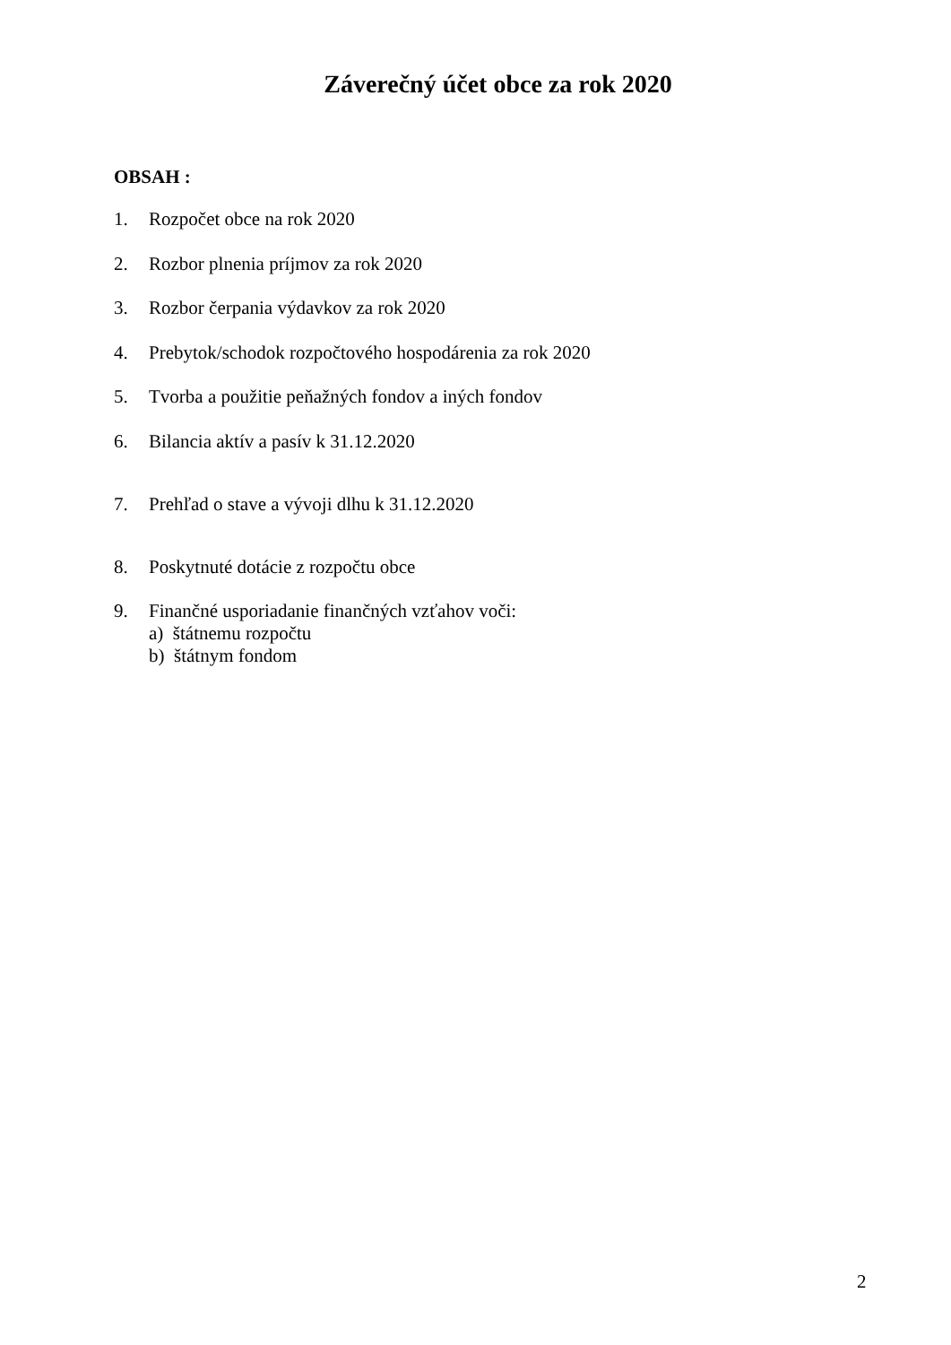Záverečný účet obce za rok 2020
OBSAH :
1. Rozpočet obce na rok 2020
2. Rozbor plnenia príjmov za rok 2020
3. Rozbor čerpania výdavkov za rok 2020
4. Prebytok/schodok rozpočtového hospodárenia za rok 2020
5. Tvorba a použitie peňažných fondov a iných fondov
6. Bilancia aktív a pasív k 31.12.2020
7. Prehľad o stave a vývoji dlhu k 31.12.2020
8. Poskytnuté dotácie z rozpočtu obce
9. Finančné usporiadanie finančných vzťahov voči:
a) štátnemu rozpočtu
b) štátnym fondom
2